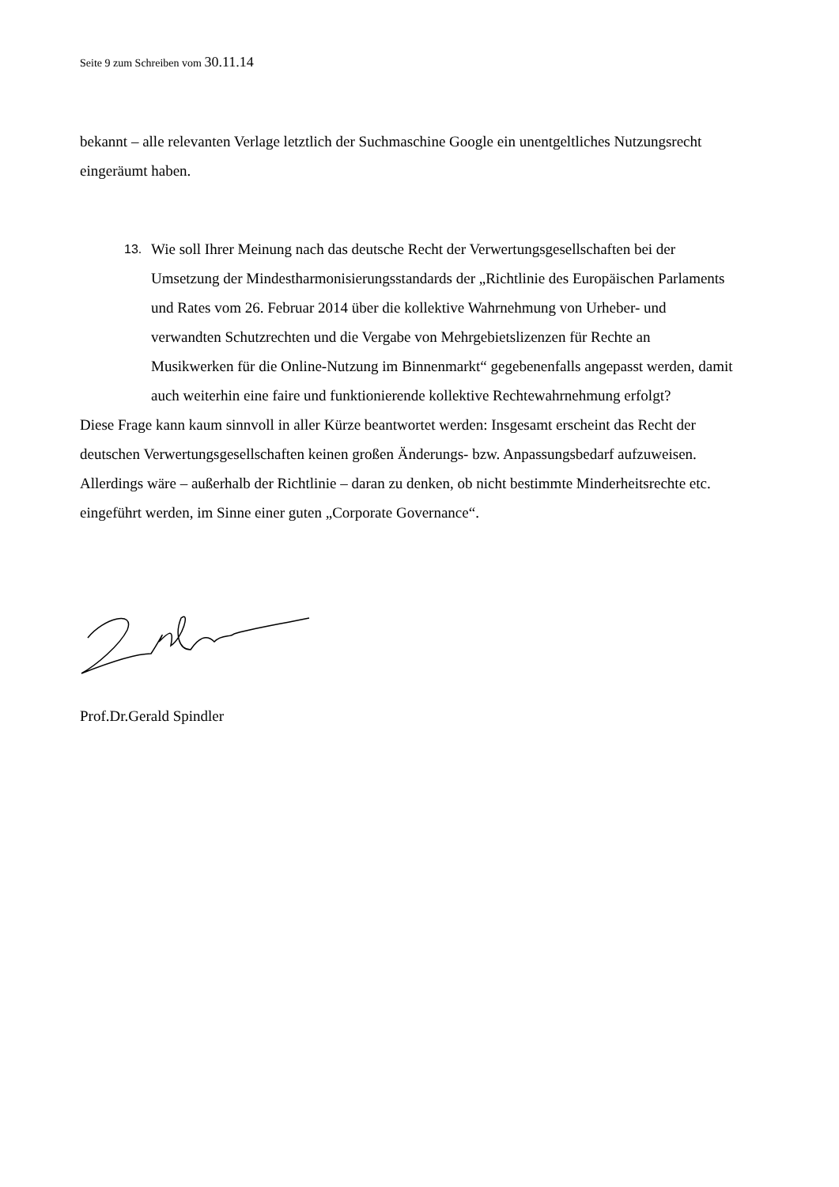Seite 9 zum Schreiben vom 30.11.14
bekannt – alle relevanten Verlage letztlich der Suchmaschine Google ein unentgeltliches Nutzungsrecht eingeräumt haben.
13.
Wie soll Ihrer Meinung nach das deutsche Recht der Verwertungsgesellschaften bei der Umsetzung der Mindestharmonisierungsstandards der „Richtlinie des Europäischen Parlaments und Rates vom 26. Februar 2014 über die kollektive Wahrnehmung von Urheber- und verwandten Schutzrechten und die Vergabe von Mehrgebietslizenzen für Rechte an Musikwerken für die Online-Nutzung im Binnenmarkt“ gegebenenfalls angepasst werden, damit auch weiterhin eine faire und funktionierende kollektive Rechtewahrnehmung erfolgt?
Diese Frage kann kaum sinnvoll in aller Kürze beantwortet werden: Insgesamt erscheint das Recht der deutschen Verwertungsgesellschaften keinen großen Änderungs- bzw. Anpassungsbedarf aufzuweisen. Allerdings wäre – außerhalb der Richtlinie – daran zu denken, ob nicht bestimmte Minderheitsrechte etc. eingeführt werden, im Sinne einer guten „Corporate Governance“.
Prof.Dr.Gerald Spindler